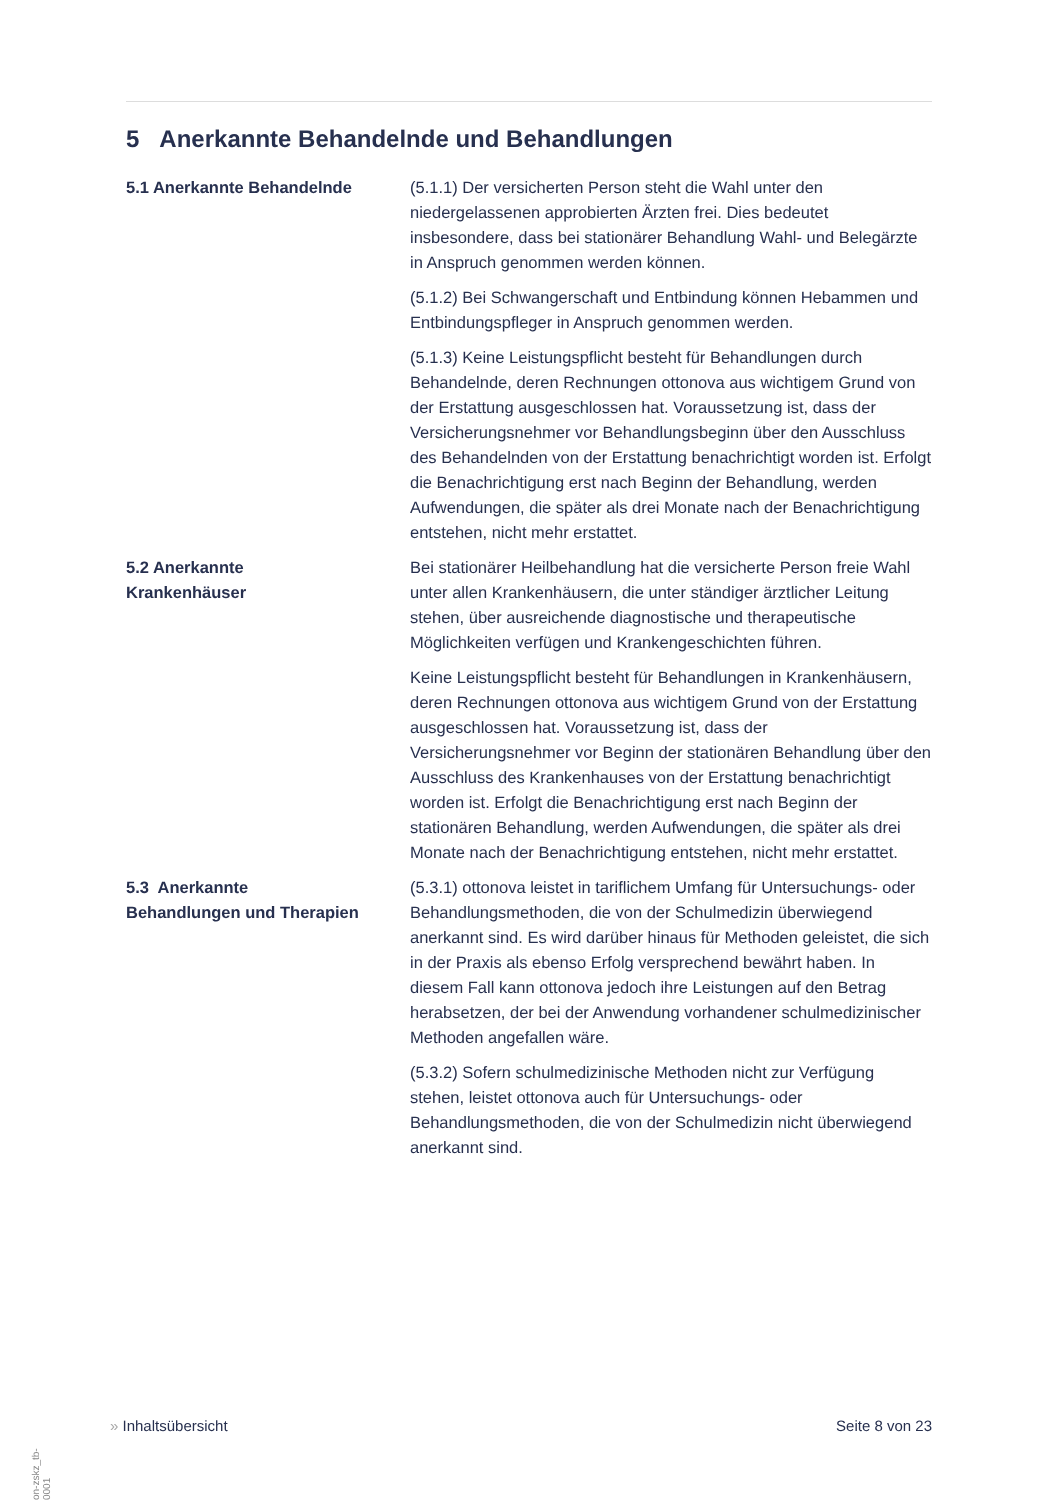5 Anerkannte Behandelnde und Behandlungen
5.1 Anerkannte Behandelnde (5.1.1) Der versicherten Person steht die Wahl unter den niedergelassenen approbierten Ärzten frei. Dies bedeutet insbesondere, dass bei stationärer Behandlung Wahl- und Belegärzte in Anspruch genommen werden können.
(5.1.2) Bei Schwangerschaft und Entbindung können Hebammen und Entbindungspfleger in Anspruch genommen werden.
(5.1.3) Keine Leistungspflicht besteht für Behandlungen durch Behandelnde, deren Rechnungen ottonova aus wichtigem Grund von der Erstattung ausgeschlossen hat. Voraussetzung ist, dass der Versicherungsnehmer vor Behandlungsbeginn über den Ausschluss des Behandelnden von der Erstattung benachrichtigt worden ist. Erfolgt die Benachrichtigung erst nach Beginn der Behandlung, werden Aufwendungen, die später als drei Monate nach der Benachrichtigung entstehen, nicht mehr erstattet.
5.2 Anerkannte
Krankenhäuser
Bei stationärer Heilbehandlung hat die versicherte Person freie Wahl unter allen Krankenhäusern, die unter ständiger ärztlicher Leitung stehen, über ausreichende diagnostische und therapeutische Möglichkeiten verfügen und Krankengeschichten führen.
Keine Leistungspflicht besteht für Behandlungen in Krankenhäusern, deren Rechnungen ottonova aus wichtigem Grund von der Erstattung ausgeschlossen hat. Voraussetzung ist, dass der Versicherungsnehmer vor Beginn der stationären Behandlung über den Ausschluss des Krankenhauses von der Erstattung benachrichtigt worden ist. Erfolgt die Benachrichtigung erst nach Beginn der stationären Behandlung, werden Aufwendungen, die später als drei Monate nach der Benachrichtigung entstehen, nicht mehr erstattet.
5.3 Anerkannte
Behandlungen und Therapien
(5.3.1) ottonova leistet in tariflichem Umfang für Untersuchungs- oder Behandlungsmethoden, die von der Schulmedizin überwiegend anerkannt sind. Es wird darüber hinaus für Methoden geleistet, die sich in der Praxis als ebenso Erfolg versprechend bewährt haben. In diesem Fall kann ottonova jedoch ihre Leistungen auf den Betrag herabsetzen, der bei der Anwendung vorhandener schulmedizinischer Methoden angefallen wäre.
(5.3.2) Sofern schulmedizinische Methoden nicht zur Verfügung stehen, leistet ottonova auch für Untersuchungs- oder Behandlungsmethoden, die von der Schulmedizin nicht überwiegend anerkannt sind.
on-zskz_tb-0001
» Inhaltsübersicht Seite 8 von 23